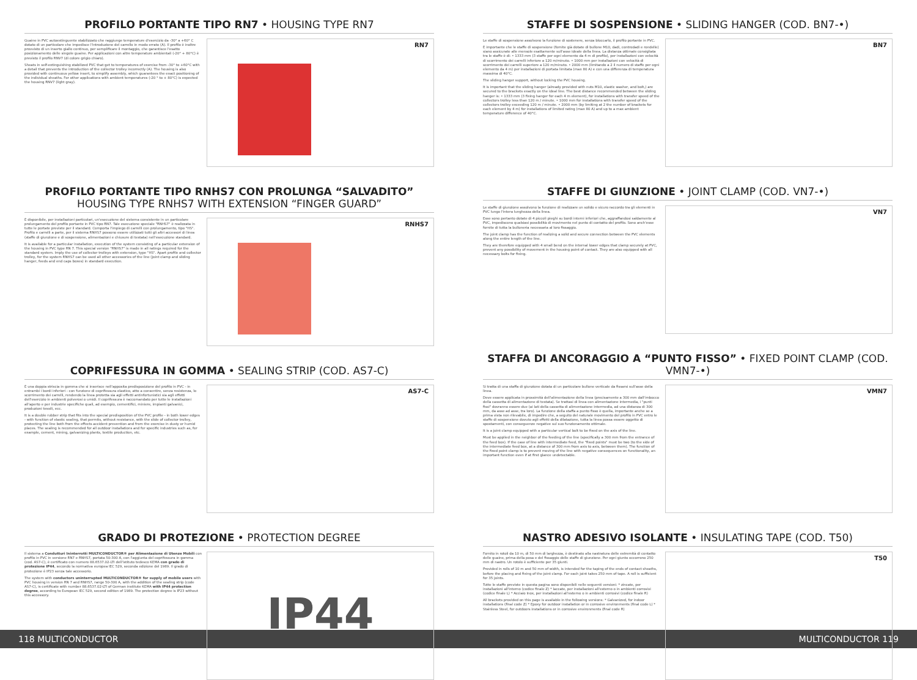PROFILO PORTANTE TIPO RN7 • HOUSING TYPE RN7
Guaine in PVC autoestinguente stabilizzato che raggiunge temperature d'esercizio da -30° a +60° C dotato di un particolare che impedisce l'introduzione del carrello in modo errato (A). Il profilo è inoltre provvisto di un inserto giallo continuo, per semplificare il montaggio, che garantisce l'esatto posizionamento delle singole guaine. Per applicazioni con altre temperature ambientali (-20° + 80°C) è previsto il profilo RNV7 (di colore grigio chiaro).
Sheats in self-extinguishing stabilized PVC that get to temperatures of exercise from -30° to +60°C with a detail that prevents the introduction of the collector trolley incorrectly (A). The housing is also provided with continuous yellow insert, to simplify assembly, which guarantees the exact positioning of the individual sheaths. For other applications with ambient temperatures (-20 ° to + 80°C) is expected the housing RNV7 (light gray).
RN7
PROFILO PORTANTE TIPO RNHS7 CON PROLUNGA “SALVADITO”
HOUSING TYPE RNHS7 WITH EXTENSION “FINGER GUARD”
È disponibile, per installazioni particolari, un'esecuzione del sistema consistente in un particolare prolungamento del profilo portante in PVC tipo RN7. Tale esecuzione speciale "RNHS7" è realizzata in tutte le portate previste per il standard. Comporta l'impiego di carrelli con prolungamento, tipo "HS". Profilo e carrelli a parte, per il sistema RNHS7 possono essere utilizzati tutti gli altri accessori di linea (staffe di giunzione e di sospensione, alimentazioni e chiusure di testata) nell'esecuzione standard.
It is available for a particular installation, execution of the system consisting of a particular extension of the housing in PVC type RN 7. This special version "RNHS7" is made in all ratings required for the standard system. Imply the use of collector trolleys with extension, type "HS". Apart profile and collector trolley, for the system RNHS7 can be used all other accessories of the line (joint clamp and sliding hanger, feeds and end caps boxes) in standard execution.
RNHS7
COPRIFESSURA IN GOMMA • SEALING STRIP (COD. AS7-C)
È una doppia striscia in gomma che si inserisce nell'apposita predisposizione del profilo in PVC - in entrambi i bordi inferiori - con funzione di coprifessura elastico, atto a consentire, senza resistenza, lo scorrimento dei carrelli, rendendo la linea protetta sia agli effetti antinfortunistici sia agli effetti dell'esercizio in ambienti polverosi o umidi. Il coprifessura è raccomandato per tutte le installazioni all'aperto e per industrie specifiche quali, ad esempio, cementifici, miniere, impianti galvanici, produzioni tessili, ecc.
It is a double rubber strip that fits into the special predisposition of the PVC profile - in both lower edges - with function of elastic sealing, that permits, without resistance, with the slide of collector trolley, protecting the line both from the effects accident prevention and from the exercise in dusty or humid places. The sealing is recommended for all outdoor installations and for specific industries such as, for example, cement, mining, galvanizing plants, textile production, etc.
AS7-C
GRADO DI PROTEZIONE • PROTECTION DEGREE
Il sistema a Condutturi Ininterrotti MULTICONDUCTOR® per Alimentazione di Utenze Mobili con profilo in PVC in versione RN7 e RNHS7, portata 50-300 A, con l'aggiunta del coprifessura in gomma (cod. AS7-C), è certificato con numero 88.6537.02-LTI dell'istituto tedesco KEMA con grado di protezione IP44, secondo la normativa europea IEC 529, seconda edizione del 1989. Il grado di protezione è IP23 senza tale accessorio.
The system with conductors uninterrupted MULTICONDUCTOR® for supply of mobile users with PVC housing in version RN 7 and RNHS7, range 50-300 A, with the addition of the sealing strip (code AS7-C), is certificate with number 88.6537.02-LTI of German institute KEMA with IP44 protection degree, according to European IEC 529, second edition of 1989. The protection degree is IP23 without this accessory.
IP44
STAFFE DI SOSPENSIONE • SLIDING HANGER (COD. BN7-•)
Le staffe di sospensione assolvono la funzione di sostenere, senza bloccarlo, il profilo portante in PVC.
È importante che le staffe di sospensione (fornite già dotate di bullone M10, dadi, controdadi e rondelle) siano assicurate alle mensole esattamente sull'asse ideale della linea. La distanza ottimale consigliata tra le staffe è di: • 1333 mm (3 staffe per ogni elemento da 4 m di profilo), per installazioni con velocità di scorrimento dei carrelli inferiore a 120 m/minuto. • 1000 mm per installazioni con velocità di scorrimento dei carrelli superiore a 120 m/minuto. • 2000 mm (limitando a 2 il numero di staffe per ogni elemento da 4 m) per installazioni di portata limitata (max 80 A) e con una differenza di temperatura massima di 40°C.
The sliding hanger support, without locking the PVC housing.
It is important that the sliding hanger (already provided with nuts M10, elastic washer, and bolt,) are secured to the brackets exactly on the ideal line. The best distance recommended between the sliding hanger is: • 1333 mm (3 fixing hanger for each 4 m element), for installations with transfer speed of the collectors trolley less than 120 m / minute. • 1000 mm for installations with transfer speed of the collectors trolley exceeding 120 m / minute. • 2000 mm (by limiting at 2 the number of brackets for each element by 4 m) for installations of limited rating (max 80 A) and up to a max ambient temperature difference of 40°C.
BN7
STAFFE DI GIUNZIONE • JOINT CLAMP (COD. VN7-•)
Le staffe di giunzione assolvono la funzione di realizzare un solido e sicuro raccordo tra gli elementi in PVC lungo l'intera lunghezza della linea.
Esse sono pertanto dotate di 4 piccoli pieghi su bordi interni inferiori che, aggraffandosi saldamente al PVC, impediscono qualsiasi possibilità di movimento nel punto di contatto del profilo. Sono anch'esse fornite di tutta la bulloneria necessaria al loro fissaggio.
The joint clamp has the function of realizing a solid and secure connection between the PVC elements along the entire length of the line.
They are therefore equipped with 4 small bend on the internal lower edges that clamp securely at PVC, prevent any possibility of movement in the housing point of contact. They are also equipped with all necessary bolts for fixing.
VN7
STAFFA DI ANCORAGGIO A “PUNTO FISSO” • FIXED POINT CLAMP (COD. VMN7-•)
Si tratta di una staffa di giunzione dotata di un particolare bullone verticale da fissarsi sull'asse della linea.
Deve essere applicata in prossimità dell'alimentazione della linea (precisamente a 300 mm dall'imbocco della cassetta di alimentazione di testata). Se trattasi di linea con alimentazione intermedia, i "punti fissi" dovranno essere due (ai lati della cassetta di alimentazione intermedia, ad una distanza di 300 mm, da asse ad asse, tra loro). La funzione della staffa a punto fisso è quella, importante anche se a prima vista non rilevabile, di impedire che, a seguito del naturale movimento del profilo in PVC entro le staffe di sospensione dovuto agli effetti della dilatazione, tutta la linea possa essere oggetto di spostamenti, con conseguenze negative sul suo funzionamento ottimale.
It is a joint clamp equipped with a particular vertical bolt to be fixed on the axis of the line.
Must be applied in the neighbor of the feeding of the line (specifically a 300 mm from the entrance of the feed box). If the case of line with intermediate feed, the "fixed points" must be two (to the side of the intermediate feed box, at a distance of 300 mm from axis to axis, between them). The function of the fixed point clamp is to prevent moving of the line with negative consequences on functionality, an important function even if at first glance undetectable.
VMN7
NASTRO ADESIVO ISOLANTE • INSULATING TAPE (COD. T50)
Fornito in rotoli da 10 m, di 50 mm di larghezza, è destinato alla nastratura delle estremità di contatto delle guaine, prima della posa e del fissaggio delle staffe di giunzione. Per ogni giunto occorrono 250 mm di nastro. Un rotolo è sufficiente per 35 giunti.
Provided in rolls of 10 m and 50 mm of width, is intended for the taping of the ends of contact sheaths, before the placing and fixing of the joint clamp. For each joint takes 250 mm of tape. A roll is sufficient for 35 joints.
Tutte le staffe previste in questa pagina sono disponibili nelle seguenti versioni: * zincate, per installazioni all'interno (codice finale Z) * laccate, per installazioni all'esterno o in ambienti corrosivi (codice finale L) * Acciaio Inox, per installazioni all'esterno o in ambienti corrosivi (codice finale R)
All brackets provided on this page is available in the following versions: * Galvanized, for indoor installations (final code Z) * Epoxy for outdoor installation or in corrosive environments (final code L) * Stainless Steel, for outdoors installations or in corrosive environments (final code R)
T50
118 MULTICONDUCTOR MULTICONDUCTOR 119